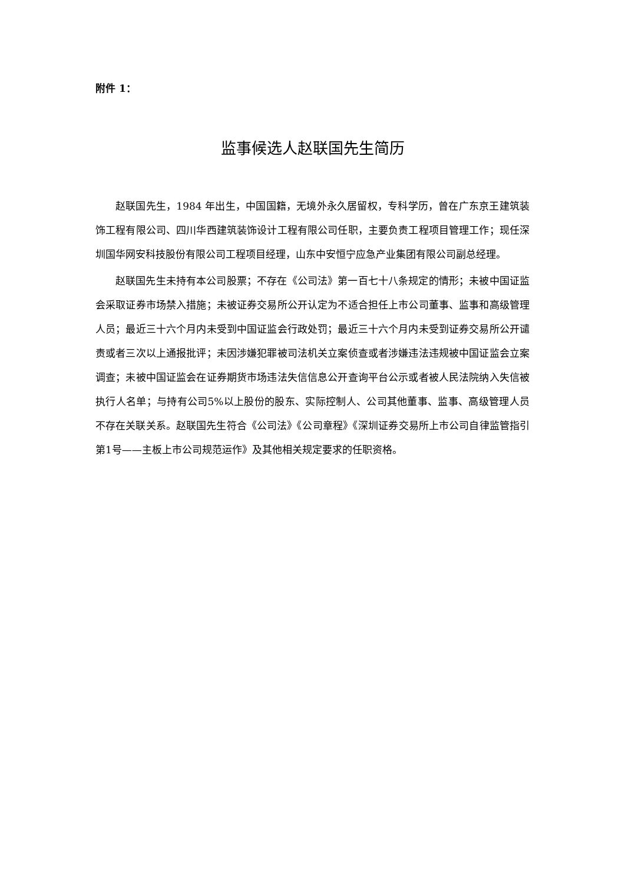附件 1：
监事候选人赵联国先生简历
赵联国先生，1984 年出生，中国国籍，无境外永久居留权，专科学历，曾在广东京王建筑装饰工程有限公司、四川华西建筑装饰设计工程有限公司任职，主要负责工程项目管理工作；现任深圳国华网安科技股份有限公司工程项目经理，山东中安恒宁应急产业集团有限公司副总经理。
赵联国先生未持有本公司股票；不存在《公司法》第一百七十八条规定的情形；未被中国证监会采取证券市场禁入措施；未被证券交易所公开认定为不适合担任上市公司董事、监事和高级管理人员；最近三十六个月内未受到中国证监会行政处罚；最近三十六个月内未受到证券交易所公开谴责或者三次以上通报批评；未因涉嫌犯罪被司法机关立案侦查或者涉嫌违法违规被中国证监会立案调查；未被中国证监会在证券期货市场违法失信信息公开查询平台公示或者被人民法院纳入失信被执行人名单；与持有公司5%以上股份的股东、实际控制人、公司其他董事、监事、高级管理人员不存在关联关系。赵联国先生符合《公司法》《公司章程》《深圳证券交易所上市公司自律监管指引第1号——主板上市公司规范运作》及其他相关规定要求的任职资格。